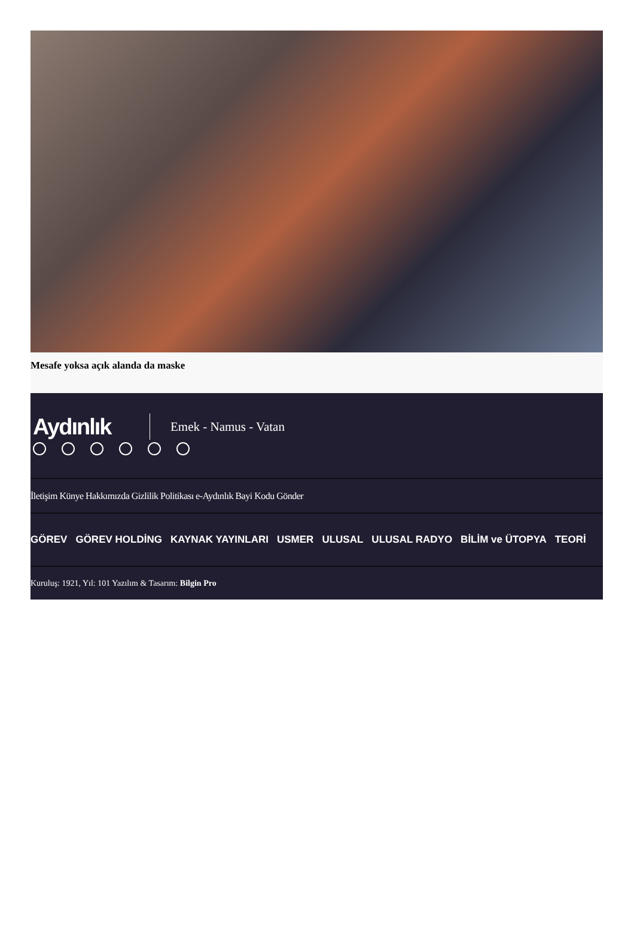Mesafe yoksa açık alanda da maske
Aydınlık
Emek - Namus - Vatan
İletişim Künye Hakkımızda Gizlilik Politikası e-Aydınlık Bayi Kodu Gönder
GÖREV GÖREV HOLDİNG KAYNAK YAYINLARI USMER ULUSAL ULUSAL RADYO BİLİM ve ÜTOPYA TEORİ
Kuruluş: 1921, Yıl: 101 Yazılım & Tasarım: Bilgin Pro